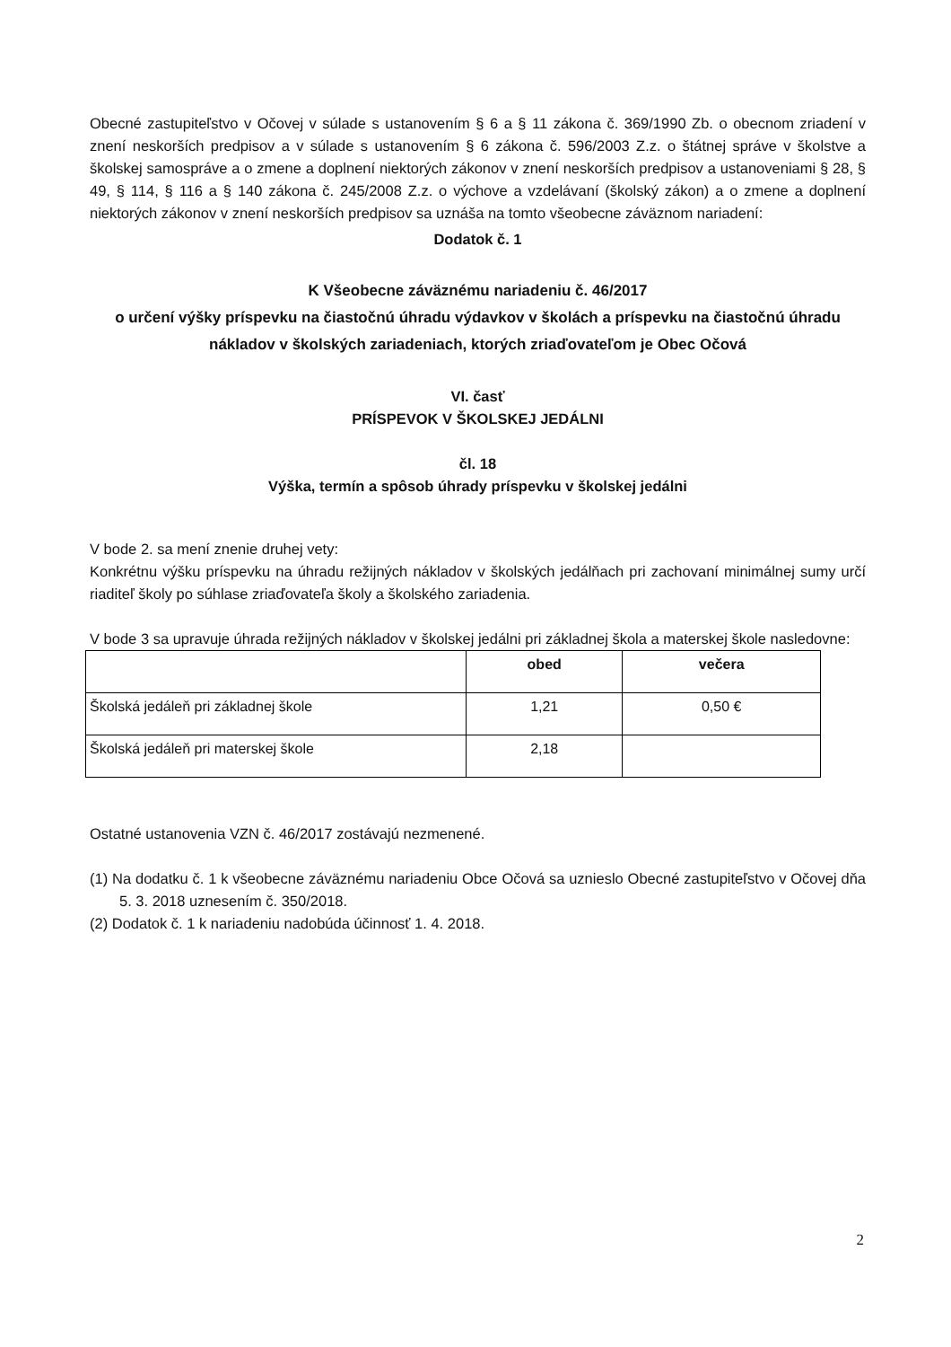Obecné zastupiteľstvo v Očovej v súlade s ustanovením § 6 a § 11 zákona č. 369/1990 Zb. o obecnom zriadení v znení neskorších predpisov a v súlade s ustanovením § 6 zákona č. 596/2003 Z.z. o štátnej správe v školstve a školskej samospráve a o zmene a doplnení niektorých zákonov v znení neskorších predpisov a ustanoveniami § 28, § 49, § 114, § 116 a § 140 zákona č. 245/2008 Z.z. o výchove a vzdelávaní (školský zákon) a o zmene a doplnení niektorých zákonov v znení neskorších predpisov sa uznáša na tomto všeobecne záväznom nariadení:
Dodatok č. 1
K Všeobecne záväznému nariadeniu č. 46/2017
o určení výšky príspevku na čiastočnú úhradu výdavkov v školách a príspevku na čiastočnú úhradu nákladov v školských zariadeniach, ktorých zriaďovateľom je Obec Očová
VI. časť
PRÍSPEVOK V ŠKOLSKEJ JEDÁLNI
čl. 18
Výška, termín a spôsob úhrady príspevku v školskej jedálni
V bode 2. sa mení znenie druhej vety:
Konkrétnu výšku príspevku na úhradu režijných nákladov v školských jedálňach pri zachovaní minimálnej sumy určí riaditeľ školy po súhlase zriaďovateľa školy a školského zariadenia.
V bode 3 sa upravuje úhrada režijných nákladov v školskej jedálni pri základnej škola a materskej škole nasledovne:
| | obed | večera |
| --- | --- | --- |
| Školská jedáleň pri základnej škole | 1,21 | 0,50 € |
| Školská jedáleň pri materskej škole | 2,18 | |
Ostatné ustanovenia VZN č. 46/2017 zostávajú nezmenené.
(1) Na dodatku č. 1 k všeobecne záväznému nariadeniu Obce Očová sa uznieslo Obecné zastupiteľstvo v Očovej dňa 5. 3. 2018 uznesením č. 350/2018.
(2) Dodatok č. 1 k nariadeniu nadobúda účinnosť 1. 4. 2018.
2